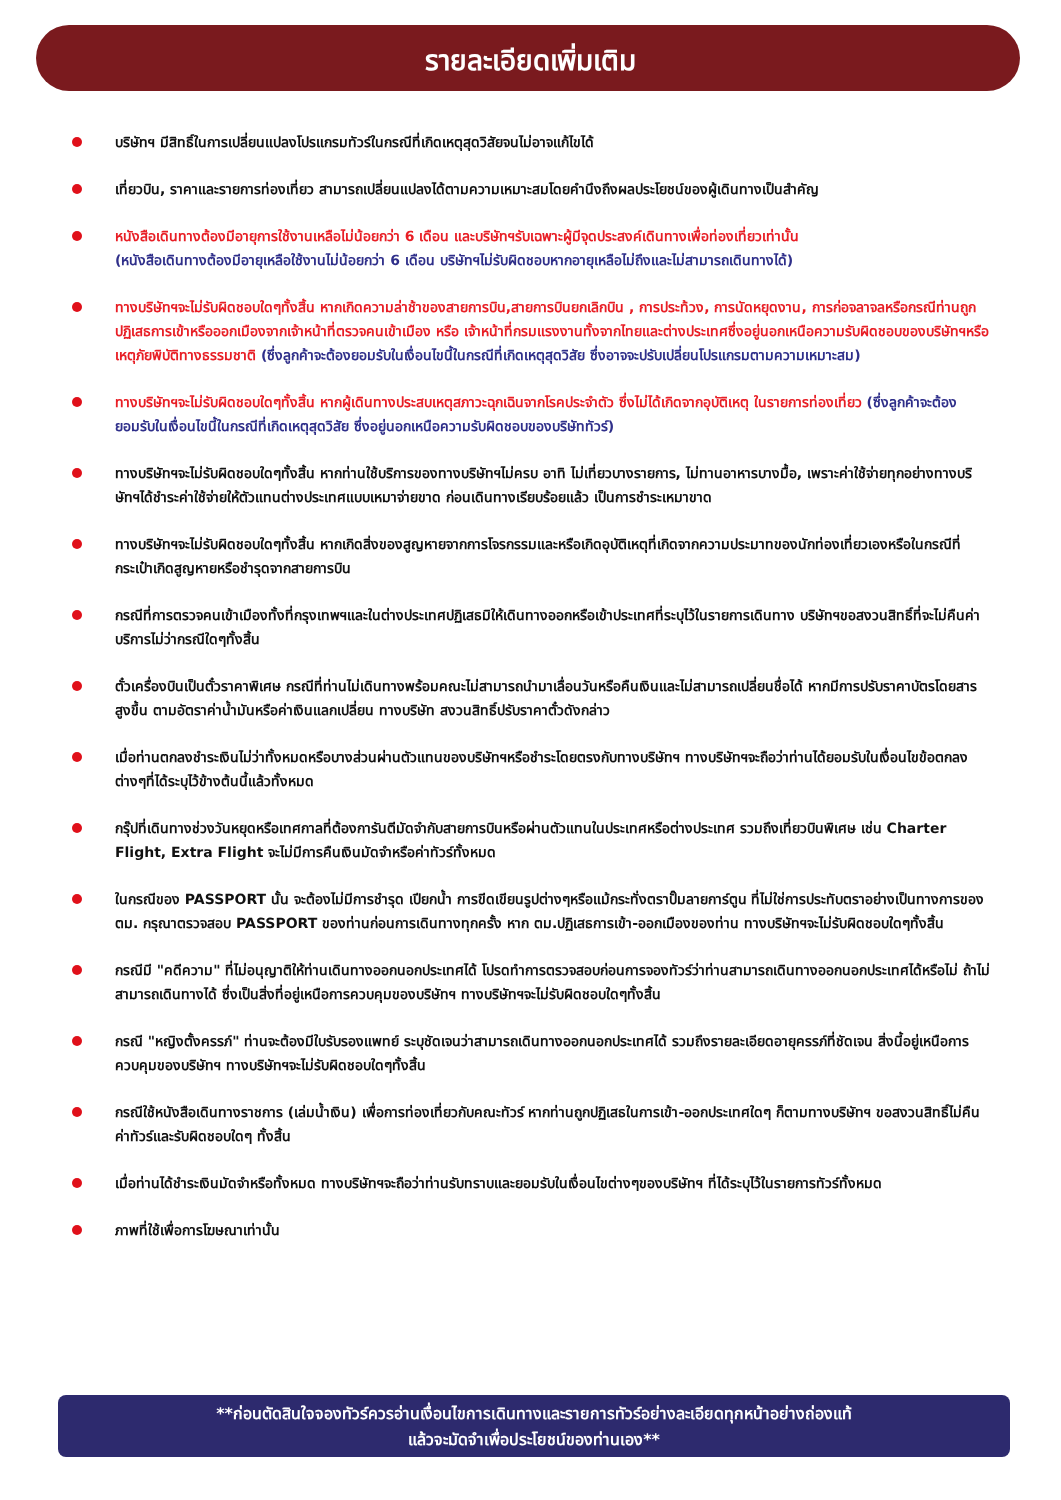รายละเอียดเพิ่มเติม
บริษัทฯ มีสิทธิ์ในการเปลี่ยนแปลงโปรแกรมทัวร์ในกรณีที่เกิดเหตุสุดวิสัยจนไม่อาจแก้ไขได้
เที่ยวบิน, ราคาและรายการท่องเที่ยว สามารถเปลี่ยนแปลงได้ตามความเหมาะสมโดยคำนึงถึงผลประโยชน์ของผู้เดินทางเป็นสำคัญ
หนังสือเดินทางต้องมีอายุการใช้งานเหลือไม่น้อยกว่า 6 เดือน และบริษัทฯรับเฉพาะผู้มีจุดประสงค์เดินทางเพื่อท่องเที่ยวเท่านั้น
(หนังสือเดินทางต้องมีอายุเหลือใช้งานไม่น้อยกว่า 6 เดือน บริษัทฯไม่รับผิดชอบหากอายุเหลือไม่ถึงและไม่สามารถเดินทางได้)
ทางบริษัทฯจะไม่รับผิดชอบใดๆทั้งสิ้น หากเกิดความล่าช้าของสายการบิน,สายการบินยกเลิกบิน , การประท้วง, การนัดหยุดงาน, การก่อจลาจลหรือกรณีท่านถูกปฏิเสธการเข้าหรือออกเมืองจากเจ้าหน้าที่ตรวจคนเข้าเมือง หรือ เจ้าหน้าที่กรมแรงงานทั้งจากไทยและต่างประเทศซึ่งอยู่นอกเหนือความรับผิดชอบของบริษัทฯหรือเหตุภัยพิบัติทางธรรมชาติ (ซึ่งลูกค้าจะต้องยอมรับในเงื่อนไขนี้ในกรณีที่เกิดเหตุสุดวิสัย ซึ่งอาจจะปรับเปลี่ยนโปรแกรมตามความเหมาะสม)
ทางบริษัทฯจะไม่รับผิดชอบใดๆทั้งสิ้น หากผู้เดินทางประสบเหตุสภาวะฉุกเฉินจากโรคประจำตัว ซึ่งไม่ได้เกิดจากอุบัติเหตุ ในรายการท่องเที่ยว (ซึ่งลูกค้าจะต้องยอมรับในเงื่อนไขนี้ในกรณีที่เกิดเหตุสุดวิสัย ซึ่งอยู่นอกเหนือความรับผิดชอบของบริษัททัวร์)
ทางบริษัทฯจะไม่รับผิดชอบใดๆทั้งสิ้น หากท่านใช้บริการของทางบริษัทฯไม่ครบ อาทิ ไม่เที่ยวบางรายการ, ไม่ทานอาหารบางมื้อ, เพราะค่าใช้จ่ายทุกอย่างทางบริษัทฯได้ชำระค่าใช้จ่ายให้ตัวแทนต่างประเทศแบบเหมาจ่ายขาด ก่อนเดินทางเรียบร้อยแล้ว เป็นการชำระเหมาขาด
ทางบริษัทฯจะไม่รับผิดชอบใดๆทั้งสิ้น หากเกิดสิ่งของสูญหายจากการโจรกรรมและหรือเกิดอุบัติเหตุที่เกิดจากความประมาทของนักท่องเที่ยวเองหรือในกรณีที่กระเป๋าเกิดสูญหายหรือชำรุดจากสายการบิน
กรณีที่การตรวจคนเข้าเมืองทั้งที่กรุงเทพฯและในต่างประเทศปฏิเสธมิให้เดินทางออกหรือเข้าประเทศที่ระบุไว้ในรายการเดินทาง บริษัทฯขอสงวนสิทธิ์ที่จะไม่คืนค่าบริการไม่ว่ากรณีใดๆทั้งสิ้น
ตั๋วเครื่องบินเป็นตั๋วราคาพิเศษ กรณีที่ท่านไม่เดินทางพร้อมคณะไม่สามารถนำมาเลื่อนวันหรือคืนเงินและไม่สามารถเปลี่ยนชื่อได้ หากมีการปรับราคาบัตรโดยสารสูงขึ้น ตามอัตราค่าน้ำมันหรือค่าเงินแลกเปลี่ยน ทางบริษัท สงวนสิทธิ์ปรับราคาตั๋วดังกล่าว
เมื่อท่านตกลงชำระเงินไม่ว่าทั้งหมดหรือบางส่วนผ่านตัวแทนของบริษัทฯหรือชำระโดยตรงกับทางบริษัทฯ ทางบริษัทฯจะถือว่าท่านได้ยอมรับในเงื่อนไขข้อตกลงต่างๆที่ได้ระบุไว้ข้างต้นนี้แล้วทั้งหมด
กรุ๊ปที่เดินทางช่วงวันหยุดหรือเทศกาลที่ต้องการันตีมัดจำกับสายการบินหรือผ่านตัวแทนในประเทศหรือต่างประเทศ รวมถึงเที่ยวบินพิเศษ เช่น Charter Flight, Extra Flight จะไม่มีการคืนเงินมัดจำหรือค่าทัวร์ทั้งหมด
ในกรณีของ PASSPORT นั้น จะต้องไม่มีการชำรุด เปียกน้ำ การขีดเขียนรูปต่างๆหรือแม้กระทั่งตราปั๊มลายการ์ตูน ที่ไม่ใช่การประทับตราอย่างเป็นทางการของตม. กรุณาตรวจสอบ PASSPORT ของท่านก่อนการเดินทางทุกครั้ง หาก ตม.ปฏิเสธการเข้า-ออกเมืองของท่าน ทางบริษัทฯจะไม่รับผิดชอบใดๆทั้งสิ้น
กรณีมี "คดีความ" ที่ไม่อนุญาติให้ท่านเดินทางออกนอกประเทศได้ โปรดทำการตรวจสอบก่อนการจองทัวร์ว่าท่านสามารถเดินทางออกนอกประเทศได้หรือไม่ ถ้าไม่สามารถเดินทางได้ ซึ่งเป็นสิ่งที่อยู่เหนือการควบคุมของบริษัทฯ ทางบริษัทฯจะไม่รับผิดชอบใดๆทั้งสิ้น
กรณี "หญิงตั้งครรภ์" ท่านจะต้องมีใบรับรองแพทย์ ระบุชัดเจนว่าสามารถเดินทางออกนอกประเทศได้ รวมถึงรายละเอียดอายุครรภ์ที่ชัดเจน สิ่งนี้อยู่เหนือการควบคุมของบริษัทฯ ทางบริษัทฯจะไม่รับผิดชอบใดๆทั้งสิ้น
กรณีใช้หนังสือเดินทางราชการ (เล่มน้ำเงิน) เพื่อการท่องเที่ยวกับคณะทัวร์ หากท่านถูกปฏิเสธในการเข้า-ออกประเทศใดๆ ก็ตามทางบริษัทฯ ขอสงวนสิทธิ์ไม่คืนค่าทัวร์และรับผิดชอบใดๆ ทั้งสิ้น
เมื่อท่านได้ชำระเงินมัดจำหรือทั้งหมด ทางบริษัทฯจะถือว่าท่านรับทราบและยอมรับในเงื่อนไขต่างๆของบริษัทฯ ที่ได้ระบุไว้ในรายการทัวร์ทั้งหมด
ภาพที่ใช้เพื่อการโฆษณาเท่านั้น
**ก่อนตัดสินใจจองทัวร์ควรอ่านเงื่อนไขการเดินทางและรายการทัวร์อย่างละเอียดทุกหน้าอย่างถ่องแท้
แล้วจะมัดจำเพื่อประโยชน์ของท่านเอง**